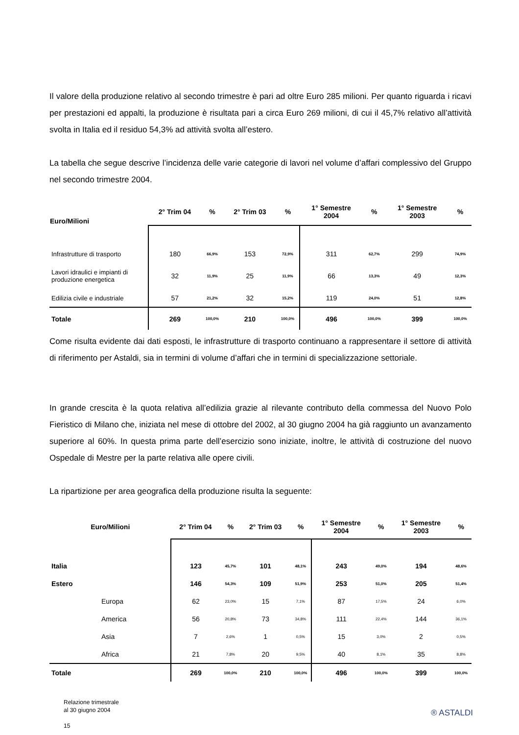Il valore della produzione relativo al secondo trimestre è pari ad oltre Euro 285 milioni. Per quanto riguarda i ricavi per prestazioni ed appalti, la produzione è risultata pari a circa Euro 269 milioni, di cui il 45,7% relativo all’attività svolta in Italia ed il residuo 54,3% ad attività svolta all’estero.
La tabella che segue descrive l’incidenza delle varie categorie di lavori nel volume d’affari complessivo del Gruppo nel secondo trimestre 2004.
| Euro/Milioni | 2° Trim 04 | % | 2° Trim 03 | % | 1° Semestre 2004 | % | 1° Semestre 2003 | % |
| --- | --- | --- | --- | --- | --- | --- | --- | --- |
| Infrastrutture di trasporto | 180 | 66,9% | 153 | 72,9% | 311 | 62,7% | 299 | 74,9% |
| Lavori idraulici e impianti di produzione energetica | 32 | 11,9% | 25 | 11,9% | 66 | 13,3% | 49 | 12,3% |
| Edilizia civile e industriale | 57 | 21,2% | 32 | 15,2% | 119 | 24,0% | 51 | 12,8% |
| Totale | 269 | 100,0% | 210 | 100,0% | 496 | 100,0% | 399 | 100,0% |
Come risulta evidente dai dati esposti, le infrastrutture di trasporto continuano a rappresentare il settore di attività di riferimento per Astaldi, sia in termini di volume d’affari che in termini di specializzazione settoriale.
In grande crescita è la quota relativa all’edilizia grazie al rilevante contributo della commessa del Nuovo Polo Fieristico di Milano che, iniziata nel mese di ottobre del 2002, al 30 giugno 2004 ha già raggiunto un avanzamento superiore al 60%. In questa prima parte dell’esercizio sono iniziate, inoltre, le attività di costruzione del nuovo Ospedale di Mestre per la parte relativa alle opere civili.
La ripartizione per area geografica della produzione risulta la seguente:
| Euro/Milioni | | 2° Trim 04 | % | 2° Trim 03 | % | 1° Semestre 2004 | % | 1° Semestre 2003 | % |
| --- | --- | --- | --- | --- | --- | --- | --- | --- | --- |
| Italia | | 123 | 45,7% | 101 | 48,1% | 243 | 49,0% | 194 | 48,6% |
| Estero | | 146 | 54,3% | 109 | 51,9% | 253 | 51,0% | 205 | 51,4% |
| | Europa | 62 | 23,0% | 15 | 7,1% | 87 | 17,5% | 24 | 6,0% |
| | America | 56 | 20,8% | 73 | 34,8% | 111 | 22,4% | 144 | 36,1% |
| | Asia | 7 | 2,6% | 1 | 0,5% | 15 | 3,0% | 2 | 0,5% |
| | Africa | 21 | 7,8% | 20 | 9,5% | 40 | 8,1% | 35 | 8,8% |
| Totale | | 269 | 100,0% | 210 | 100,0% | 496 | 100,0% | 399 | 100,0% |
Relazione trimestrale
al 30 giugno 2004
15
® ASTALDI